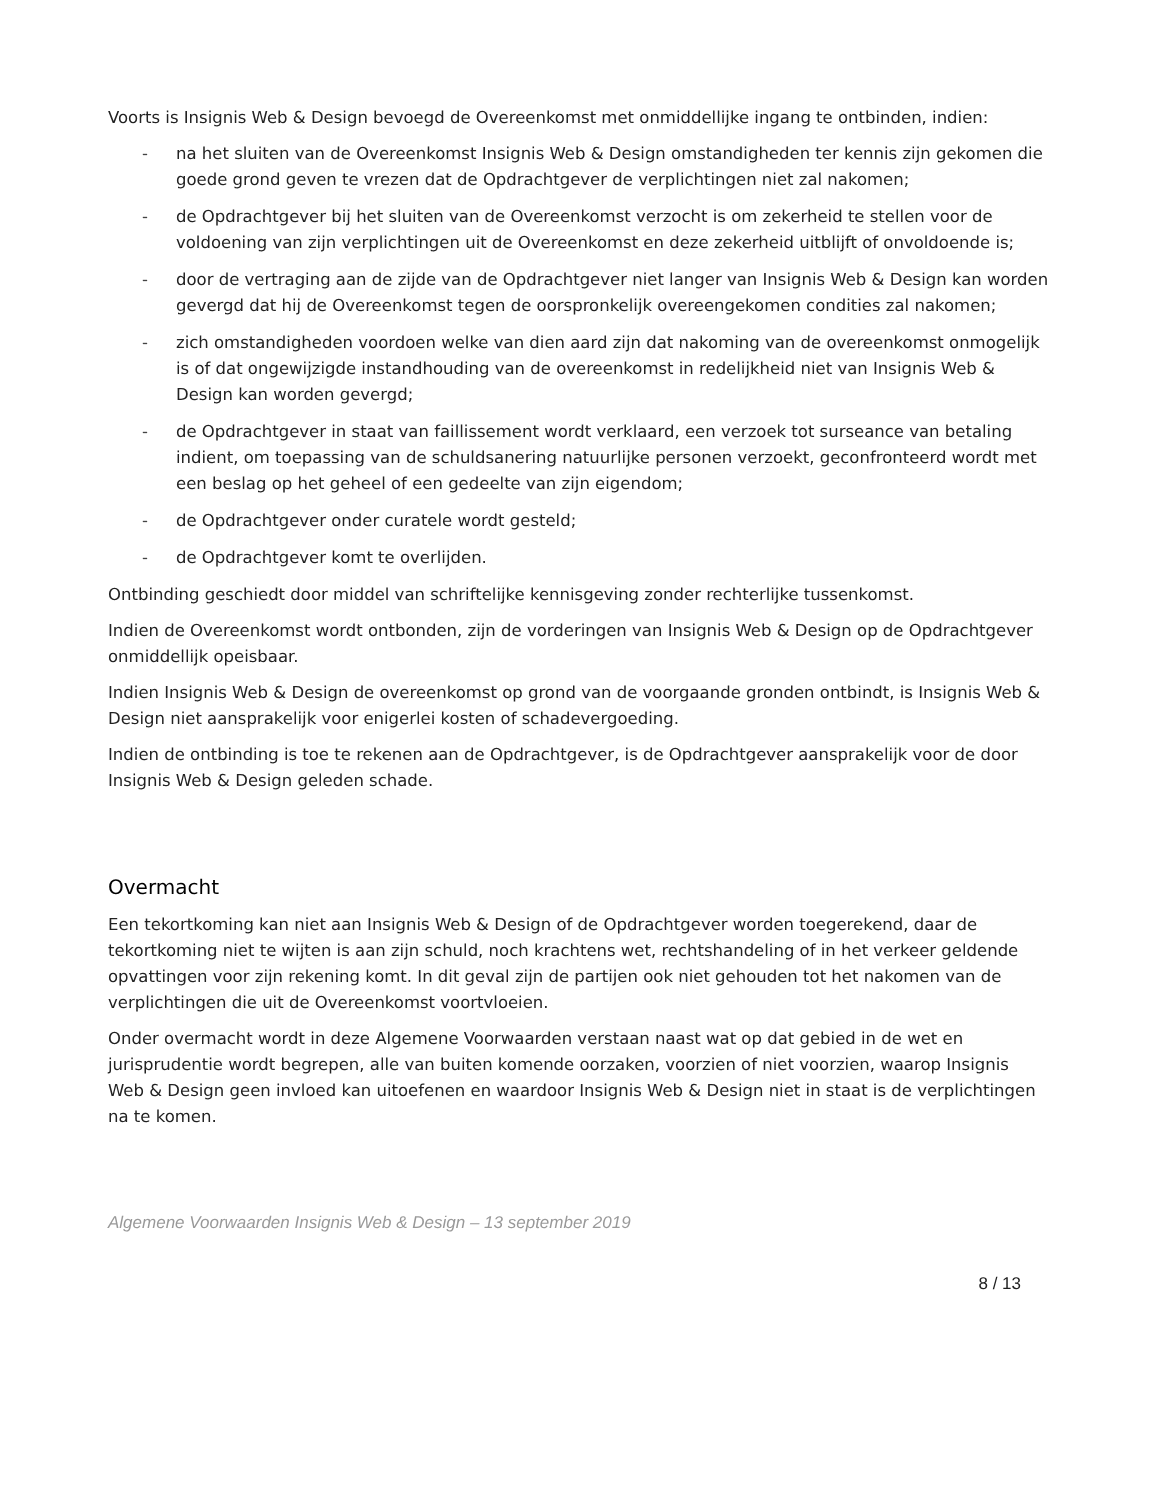Voorts is Insignis Web & Design bevoegd de Overeenkomst met onmiddellijke ingang te ontbinden, indien:
- na het sluiten van de Overeenkomst Insignis Web & Design omstandigheden ter kennis zijn gekomen die goede grond geven te vrezen dat de Opdrachtgever de verplichtingen niet zal nakomen;
- de Opdrachtgever bij het sluiten van de Overeenkomst verzocht is om zekerheid te stellen voor de voldoening van zijn verplichtingen uit de Overeenkomst en deze zekerheid uitblijft of onvoldoende is;
- door de vertraging aan de zijde van de Opdrachtgever niet langer van Insignis Web & Design kan worden gevergd dat hij de Overeenkomst tegen de oorspronkelijk overeengekomen condities zal nakomen;
- zich omstandigheden voordoen welke van dien aard zijn dat nakoming van de overeenkomst onmogelijk is of dat ongewijzigde instandhouding van de overeenkomst in redelijkheid niet van Insignis Web & Design kan worden gevergd;
- de Opdrachtgever in staat van faillissement wordt verklaard, een verzoek tot surseance van betaling indient, om toepassing van de schuldsanering natuurlijke personen verzoekt, geconfronteerd wordt met een beslag op het geheel of een gedeelte van zijn eigendom;
- de Opdrachtgever onder curatele wordt gesteld;
- de Opdrachtgever komt te overlijden.
Ontbinding geschiedt door middel van schriftelijke kennisgeving zonder rechterlijke tussenkomst.
Indien de Overeenkomst wordt ontbonden, zijn de vorderingen van Insignis Web & Design op de Opdrachtgever onmiddellijk opeisbaar.
Indien Insignis Web & Design de overeenkomst op grond van de voorgaande gronden ontbindt, is Insignis Web & Design niet aansprakelijk voor enigerlei kosten of schadevergoeding.
Indien de ontbinding is toe te rekenen aan de Opdrachtgever, is de Opdrachtgever aansprakelijk voor de door Insignis Web & Design geleden schade.
Overmacht
Een tekortkoming kan niet aan Insignis Web & Design of de Opdrachtgever worden toegerekend, daar de tekortkoming niet te wijten is aan zijn schuld, noch krachtens wet, rechtshandeling of in het verkeer geldende opvattingen voor zijn rekening komt. In dit geval zijn de partijen ook niet gehouden tot het nakomen van de verplichtingen die uit de Overeenkomst voortvloeien.
Onder overmacht wordt in deze Algemene Voorwaarden verstaan naast wat op dat gebied in de wet en jurisprudentie wordt begrepen, alle van buiten komende oorzaken, voorzien of niet voorzien, waarop Insignis Web & Design geen invloed kan uitoefenen en waardoor Insignis Web & Design niet in staat is de verplichtingen na te komen.
Algemene Voorwaarden Insignis Web & Design – 13 september 2019
8 / 13